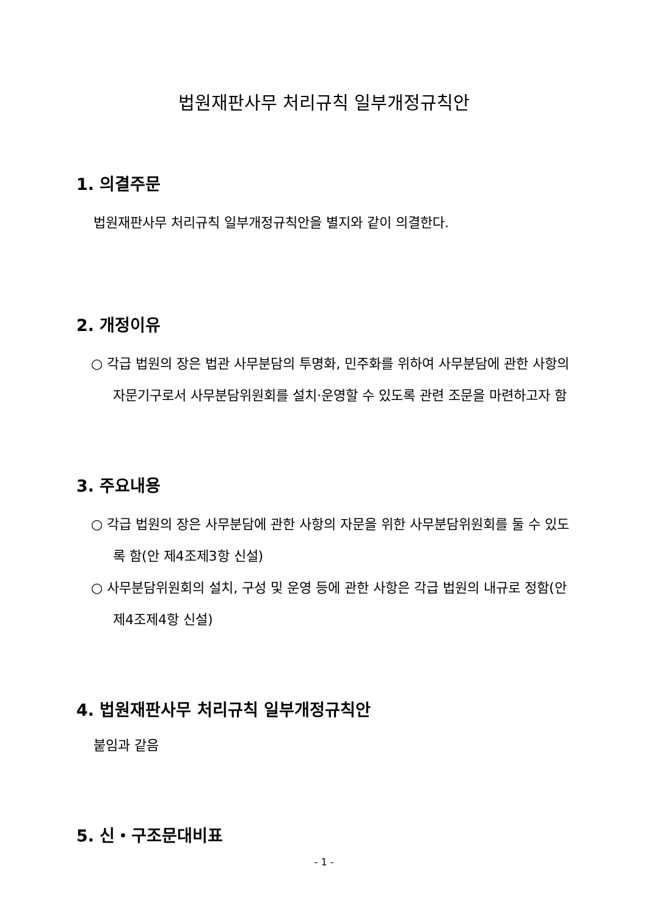법원재판사무 처리규칙 일부개정규칙안
1. 의결주문
법원재판사무 처리규칙 일부개정규칙안을 별지와 같이 의결한다.
2. 개정이유
○ 각급 법원의 장은 법관 사무분담의 투명화, 민주화를 위하여 사무분담에 관한 사항의 자문기구로서 사무분담위원회를 설치·운영할 수 있도록 관련 조문을 마련하고자 함
3. 주요내용
○ 각급 법원의 장은 사무분담에 관한 사항의 자문을 위한 사무분담위원회를 둘 수 있도록 함(안 제4조제3항 신설)
○ 사무분담위원회의 설치, 구성 및 운영 등에 관한 사항은 각급 법원의 내규로 정함(안 제4조제4항 신설)
4. 법원재판사무 처리규칙 일부개정규칙안
붙임과 같음
5. 신・구조문대비표
- 1 -